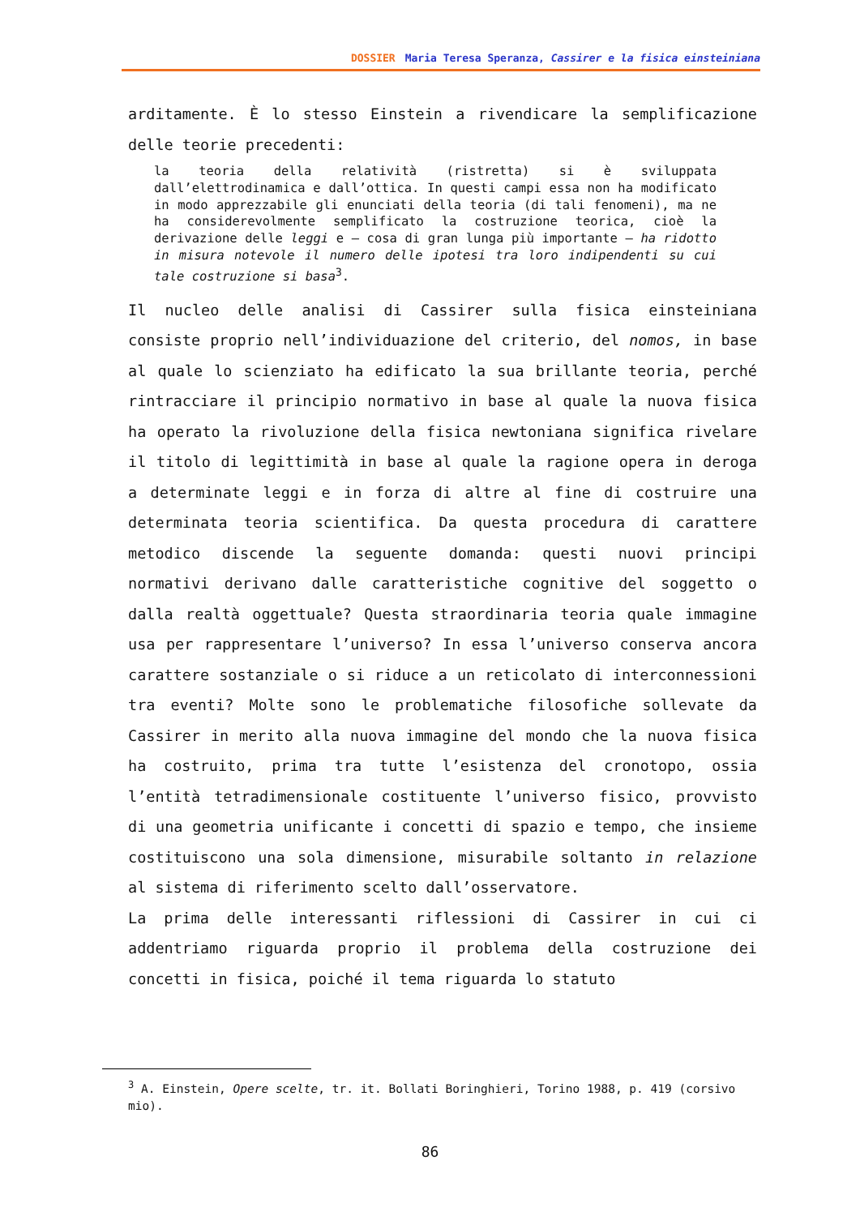DOSSIER Maria Teresa Speranza, Cassirer e la fisica einsteiniana
arditamente. È lo stesso Einstein a rivendicare la semplificazione delle teorie precedenti:
la teoria della relatività (ristretta) si è sviluppata dall’elettrodinamica e dall’ottica. In questi campi essa non ha modificato in modo apprezzabile gli enunciati della teoria (di tali fenomeni), ma ne ha considerevolmente semplificato la costruzione teorica, cioè la derivazione delle leggi e – cosa di gran lunga più importante – ha ridotto in misura notevole il numero delle ipotesi tra loro indipendenti su cui tale costruzione si basa<sup>3</sup>.
Il nucleo delle analisi di Cassirer sulla fisica einsteiniana consiste proprio nell’individuazione del criterio, del nomos, in base al quale lo scienziato ha edificato la sua brillante teoria, perché rintracciare il principio normativo in base al quale la nuova fisica ha operato la rivoluzione della fisica newtoniana significa rivelare il titolo di legittimità in base al quale la ragione opera in deroga a determinate leggi e in forza di altre al fine di costruire una determinata teoria scientifica. Da questa procedura di carattere metodico discende la seguente domanda: questi nuovi principi normativi derivano dalle caratteristiche cognitive del soggetto o dalla realtà oggettuale? Questa straordinaria teoria quale immagine usa per rappresentare l’universo? In essa l’universo conserva ancora carattere sostanziale o si riduce a un reticolato di interconnessioni tra eventi? Molte sono le problematiche filosofiche sollevate da Cassirer in merito alla nuova immagine del mondo che la nuova fisica ha costruito, prima tra tutte l’esistenza del cronotopo, ossia l’entità tetradimensionale costituente l’universo fisico, provvisto di una geometria unificante i concetti di spazio e tempo, che insieme costituiscono una sola dimensione, misurabile soltanto in relazione al sistema di riferimento scelto dall’osservatore.
La prima delle interessanti riflessioni di Cassirer in cui ci addentriamo riguarda proprio il problema della costruzione dei concetti in fisica, poiché il tema riguarda lo statuto
<sup>3</sup> A. Einstein, Opere scelte, tr. it. Bollati Boringhieri, Torino 1988, p. 419 (corsivo mio).
86